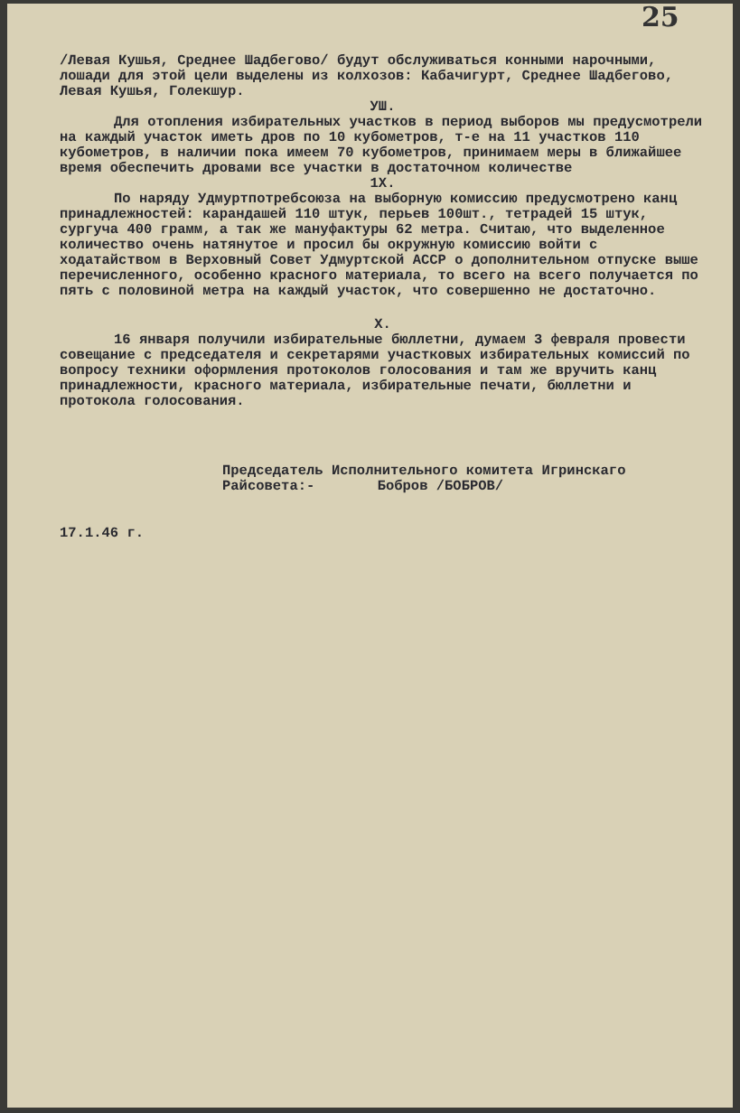25
/Левая Кушья, Среднее Шадбегово/ будут обслуживаться конными нарочными, лошади для этой цели выделены из колхозов: Кабачигурт, Среднее Шадбегово, Левая Кушья, Голекшур.
УШ.
Для отопления избирательных участков в период выборов мы предусмотрели на каждый участок иметь дров по 10 кубометров, т-е на 11 участков 110 кубометров, в наличии пока имеем 70 кубометров, принимаем меры в ближайшее время обеспечить дровами все участки в достаточном количестве
1Х.
По наряду Удмуртпотребсоюза на выборную комиссию предусмотрено канц принадлежностей: карандашей 110 штук, перьев 100шт., тетрадей 15 штук, сургуча 400 грамм, а так же мануфактуры 62 метра. Считаю, что выделенное количество очень натянутое и просил бы окружную комиссию войти с ходатайством в Верховный Совет Удмуртской АССР о дополнительном отпуске выше перечисленного, особенно красного материала, то всего на всего получается по пять с половиной метра на каждый участок, что совершенно не достаточно.
Х.
16 января получили избирательные бюллетни, думаем 3 февраля провести совещание с председателя и секретарями участковых избирательных комиссий по вопросу техники оформления протоколов голосования и там же вручить канц принадлежности, красного материала, избирательные печати, бюллетни и протокола голосования.
Председатель Исполнительного комитета Игринскаго Райсовета:- Бобров /БОБРОВ/
17.1.46 г.